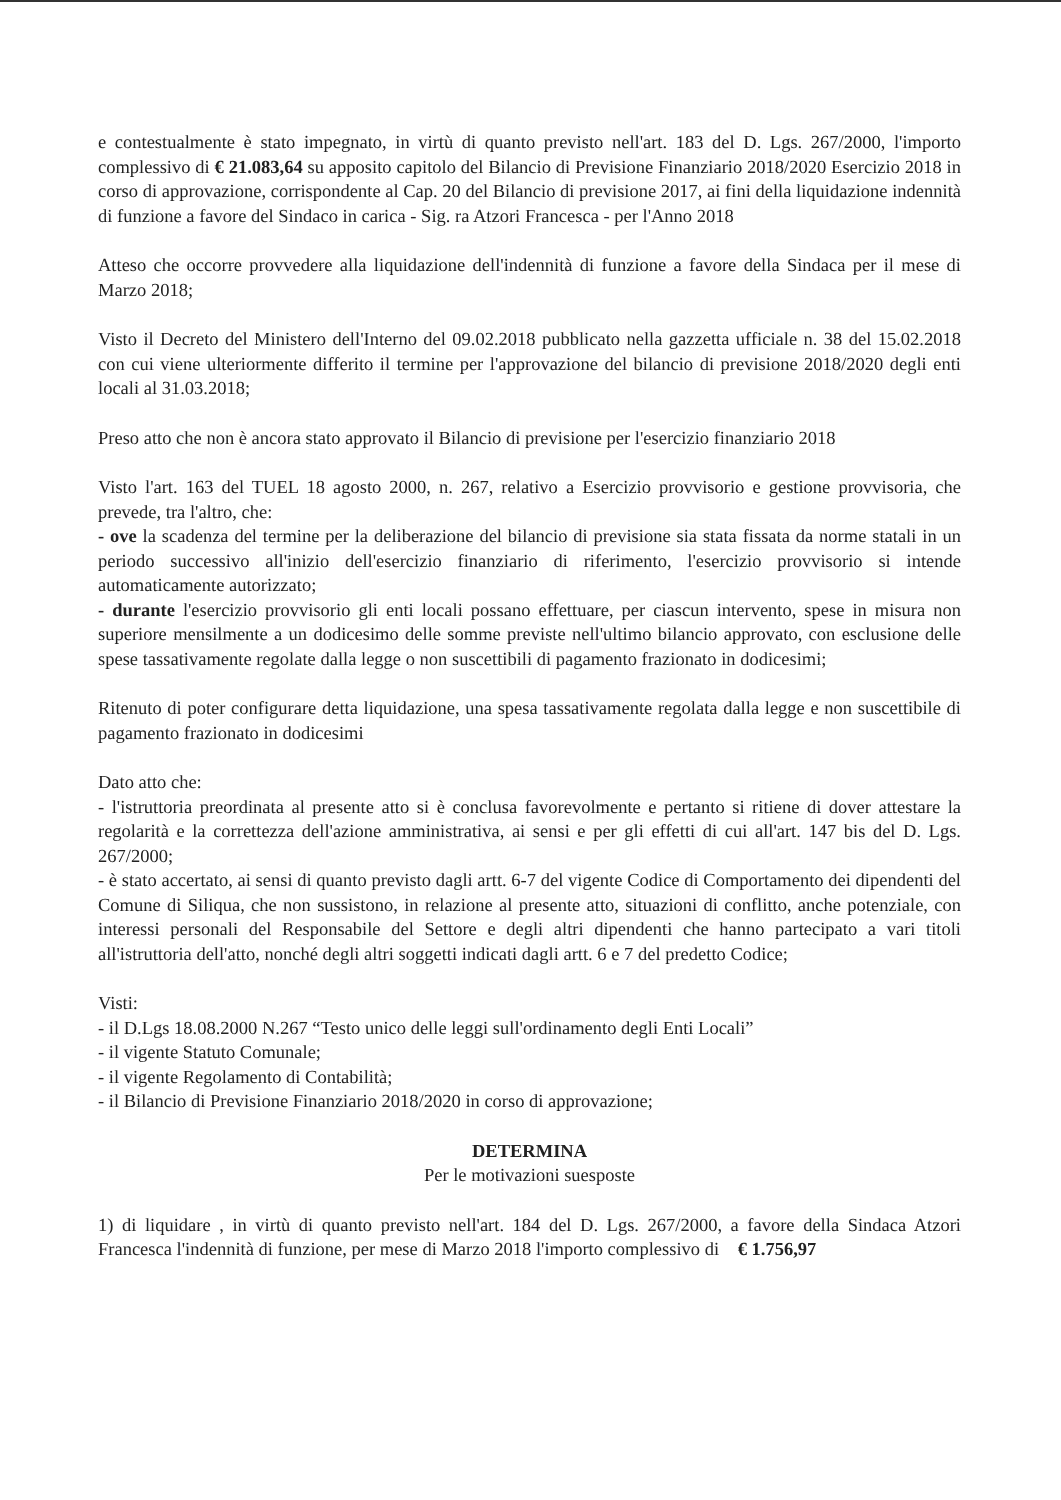e contestualmente è stato impegnato, in virtù di quanto previsto nell'art. 183 del D. Lgs. 267/2000, l'importo complessivo di € 21.083,64 su apposito capitolo del Bilancio di Previsione Finanziario 2018/2020 Esercizio 2018 in corso di approvazione, corrispondente al Cap. 20 del Bilancio di previsione 2017, ai fini della liquidazione indennità di funzione a favore del Sindaco in carica - Sig. ra Atzori Francesca - per l'Anno 2018
Atteso che occorre provvedere alla liquidazione dell'indennità di funzione a favore della Sindaca per il mese di Marzo 2018;
Visto il Decreto del Ministero dell'Interno del 09.02.2018 pubblicato nella gazzetta ufficiale n. 38 del 15.02.2018 con cui viene ulteriormente differito il termine per l'approvazione del bilancio di previsione 2018/2020 degli enti locali al 31.03.2018;
Preso atto che non è ancora stato approvato il Bilancio di previsione per l'esercizio finanziario 2018
Visto l'art. 163 del TUEL 18 agosto 2000, n. 267, relativo a Esercizio provvisorio e gestione provvisoria, che prevede, tra l'altro, che:
- ove la scadenza del termine per la deliberazione del bilancio di previsione sia stata fissata da norme statali in un periodo successivo all'inizio dell'esercizio finanziario di riferimento, l'esercizio provvisorio si intende automaticamente autorizzato;
- durante l'esercizio provvisorio gli enti locali possano effettuare, per ciascun intervento, spese in misura non superiore mensilmente a un dodicesimo delle somme previste nell'ultimo bilancio approvato, con esclusione delle spese tassativamente regolate dalla legge o non suscettibili di pagamento frazionato in dodicesimi;
Ritenuto di poter configurare detta liquidazione, una spesa tassativamente regolata dalla legge e non suscettibile di pagamento frazionato in dodicesimi
Dato atto che:
- l'istruttoria preordinata al presente atto si è conclusa favorevolmente e pertanto si ritiene di dover attestare la regolarità e la correttezza dell'azione amministrativa, ai sensi e per gli effetti di cui all'art. 147 bis del D. Lgs. 267/2000;
- è stato accertato, ai sensi di quanto previsto dagli artt. 6-7 del vigente Codice di Comportamento dei dipendenti del Comune di Siliqua, che non sussistono, in relazione al presente atto, situazioni di conflitto, anche potenziale, con interessi personali del Responsabile del Settore e degli altri dipendenti che hanno partecipato a vari titoli all'istruttoria dell'atto, nonché degli altri soggetti indicati dagli artt. 6 e 7 del predetto Codice;
Visti:
- il D.Lgs 18.08.2000 N.267 “Testo unico delle leggi sull'ordinamento degli Enti Locali”
- il vigente Statuto Comunale;
- il vigente Regolamento di Contabilità;
- il Bilancio di Previsione Finanziario 2018/2020 in corso di approvazione;
DETERMINA
Per le motivazioni suesposte
1) di liquidare , in virtù di quanto previsto nell'art. 184 del D. Lgs. 267/2000, a favore della Sindaca Atzori Francesca l'indennità di funzione, per mese di Marzo 2018 l'importo complessivo di € 1.756,97